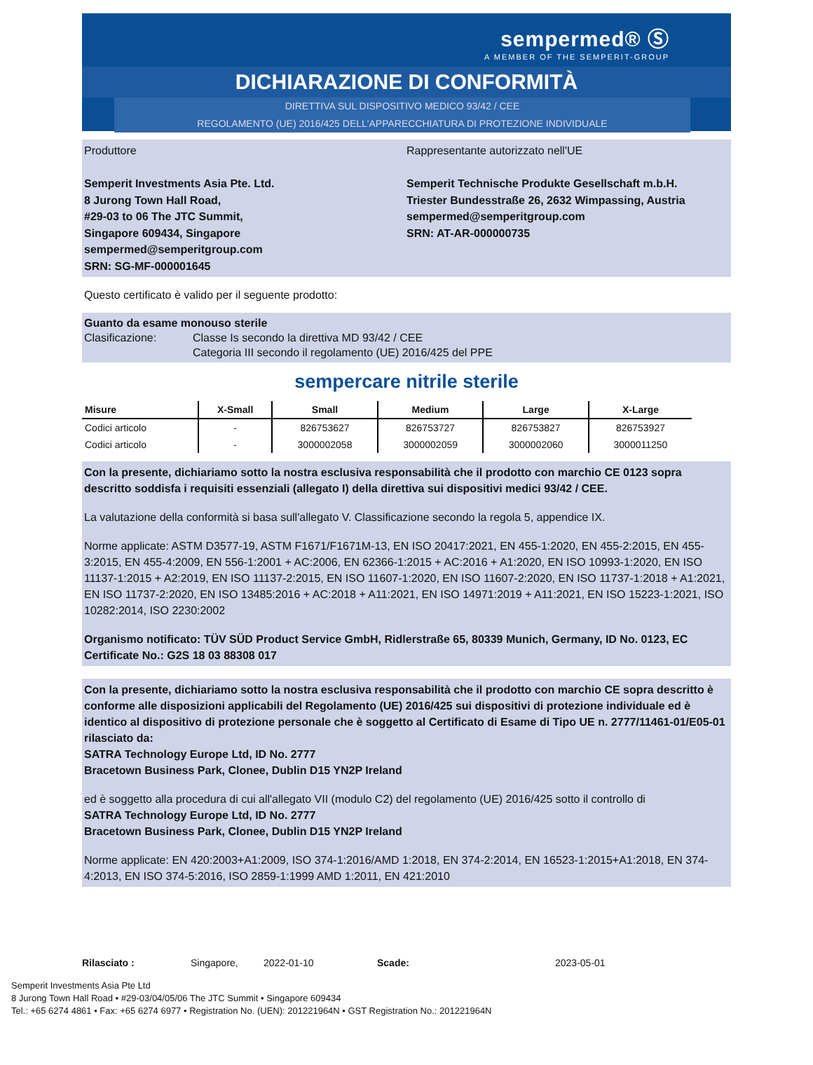sempermed® Ⓢ
A MEMBER OF THE SEMPERIT-GROUP
DICHIARAZIONE DI CONFORMITÀ
DIRETTIVA SUL DISPOSITIVO MEDICO 93/42 / CEE
REGOLAMENTO (UE) 2016/425 DELL'APPARECCHIATURA DI PROTEZIONE INDIVIDUALE
Produttore
Semperit Investments Asia Pte. Ltd.
8 Jurong Town Hall Road,
#29-03 to 06 The JTC Summit,
Singapore 609434, Singapore
sempermed@semperitgroup.com
SRN: SG-MF-000001645
Rappresentante autorizzato nell'UE
Semperit Technische Produkte Gesellschaft m.b.H.
Triester Bundesstraße 26, 2632 Wimpassing, Austria
sempermed@semperitgroup.com
SRN: AT-AR-000000735
Questo certificato è valido per il seguente prodotto:
Guanto da esame monouso sterile
Clasificazione: Classe Is secondo la direttiva MD 93/42 / CEE
Categoria III secondo il regolamento (UE) 2016/425 del PPE
sempercare nitrile sterile
| Misure | X-Small | Small | Medium | Large | X-Large |
| --- | --- | --- | --- | --- | --- |
| Codici articolo | - | 826753627 | 826753727 | 826753827 | 826753927 |
| Codici articolo | - | 3000002058 | 3000002059 | 3000002060 | 3000011250 |
Con la presente, dichiariamo sotto la nostra esclusiva responsabilità che il prodotto con marchio CE 0123 sopra descritto soddisfa i requisiti essenziali (allegato I) della direttiva sui dispositivi medici 93/42 / CEE.
La valutazione della conformità si basa sull'allegato V. Classificazione secondo la regola 5, appendice IX.
Norme applicate: ASTM D3577-19, ASTM F1671/F1671M-13, EN ISO 20417:2021, EN 455-1:2020, EN 455-2:2015, EN 455-3:2015, EN 455-4:2009, EN 556-1:2001 + AC:2006, EN 62366-1:2015 + AC:2016 + A1:2020, EN ISO 10993-1:2020, EN ISO 11137-1:2015 + A2:2019, EN ISO 11137-2:2015, EN ISO 11607-1:2020, EN ISO 11607-2:2020, EN ISO 11737-1:2018 + A1:2021, EN ISO 11737-2:2020, EN ISO 13485:2016 + AC:2018 + A11:2021, EN ISO 14971:2019 + A11:2021, EN ISO 15223-1:2021, ISO 10282:2014, ISO 2230:2002
Organismo notificato: TÜV SÜD Product Service GmbH, Ridlerstraße 65, 80339 Munich, Germany, ID No. 0123, EC Certificate No.: G2S 18 03 88308 017
Con la presente, dichiariamo sotto la nostra esclusiva responsabilità che il prodotto con marchio CE sopra descritto è conforme alle disposizioni applicabili del Regolamento (UE) 2016/425 sui dispositivi di protezione individuale ed è identico al dispositivo di protezione personale che è soggetto al Certificato di Esame di Tipo UE n. 2777/11461-01/E05-01 rilasciato da:
SATRA Technology Europe Ltd, ID No. 2777
Bracetown Business Park, Clonee, Dublin D15 YN2P Ireland
ed è soggetto alla procedura di cui all'allegato VII (modulo C2) del regolamento (UE) 2016/425 sotto il controllo di
SATRA Technology Europe Ltd, ID No. 2777
Bracetown Business Park, Clonee, Dublin D15 YN2P Ireland
Norme applicate: EN 420:2003+A1:2009, ISO 374-1:2016/AMD 1:2018, EN 374-2:2014, EN 16523-1:2015+A1:2018, EN 374-4:2013, EN ISO 374-5:2016, ISO 2859-1:1999 AMD 1:2011, EN 421:2010
Rilasciato : Singapore, 2022-01-10 Scade: 2023-05-01
Semperit Investments Asia Pte Ltd
8 Jurong Town Hall Road • #29-03/04/05/06 The JTC Summit • Singapore 609434
Tel.: +65 6274 4861 • Fax: +65 6274 6977 • Registration No. (UEN): 201221964N • GST Registration No.: 201221964N